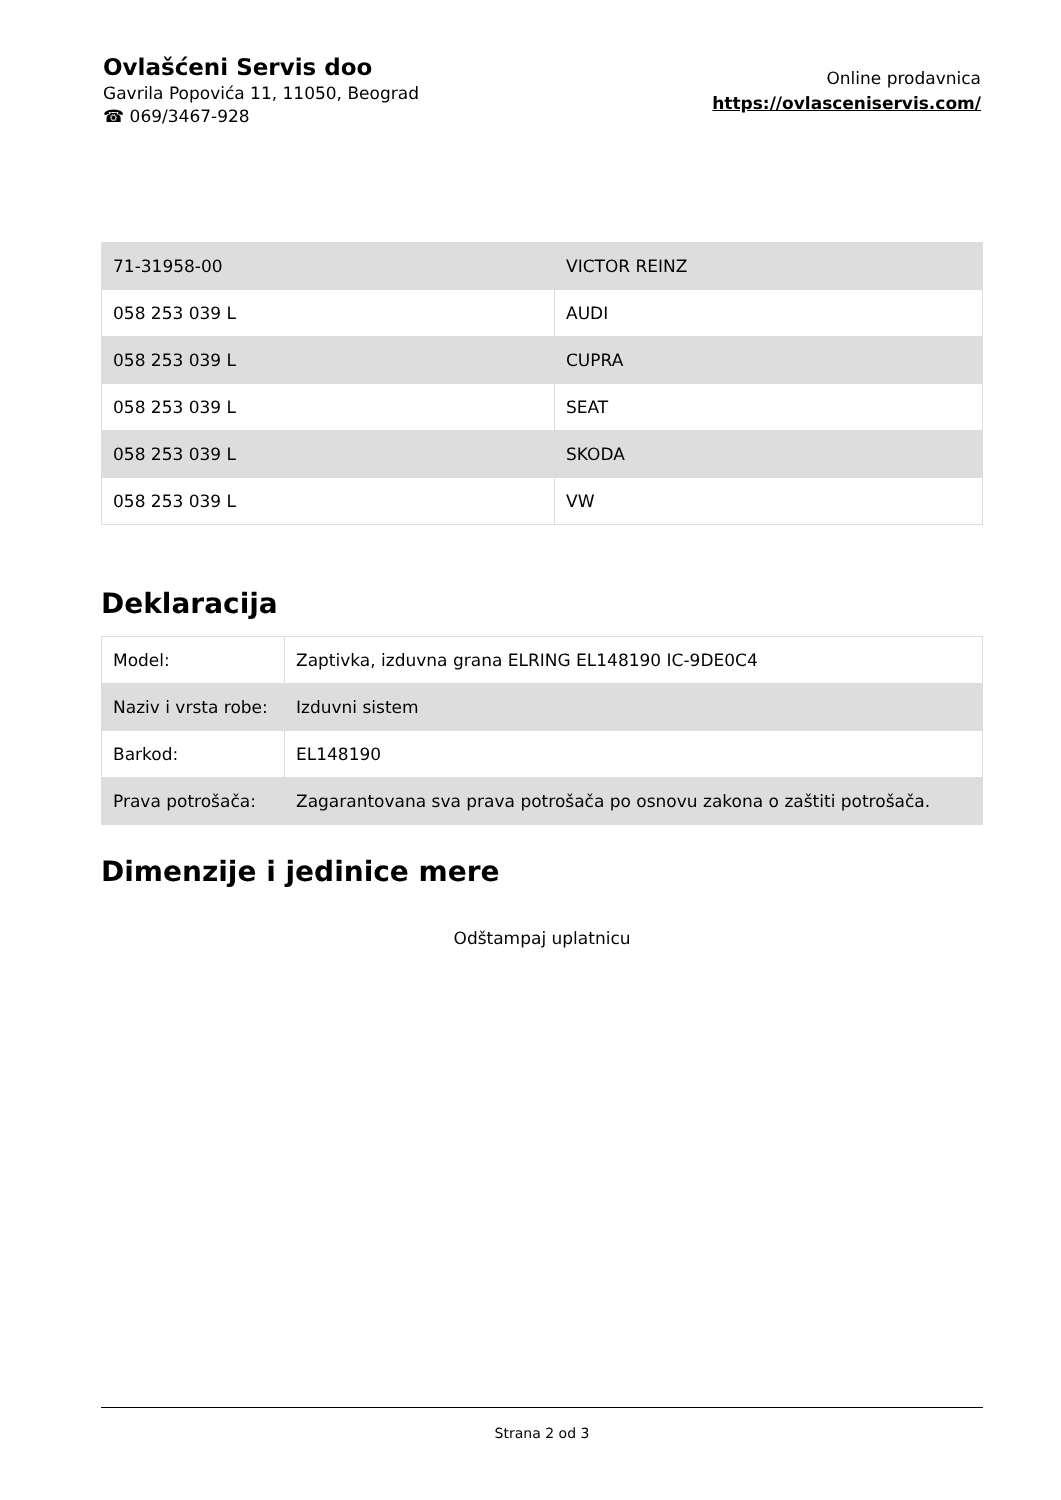Ovlašćeni Servis doo
Gavrila Popovića 11, 11050, Beograd
☎ 069/3467-928
Online prodavnica
https://ovlasceniservis.com/
| 71-31958-00 | VICTOR REINZ |
| 058 253 039 L | AUDI |
| 058 253 039 L | CUPRA |
| 058 253 039 L | SEAT |
| 058 253 039 L | SKODA |
| 058 253 039 L | VW |
Deklaracija
| Model: | Zaptivka, izduvna grana ELRING EL148190 IC-9DE0C4 |
| Naziv i vrsta robe: | Izduvni sistem |
| Barkod: | EL148190 |
| Prava potrošača: | Zagarantovana sva prava potrošača po osnovu zakona o zaštiti potrošača. |
Dimenzije i jedinice mere
Odštampaj uplatnicu
Strana 2 od 3